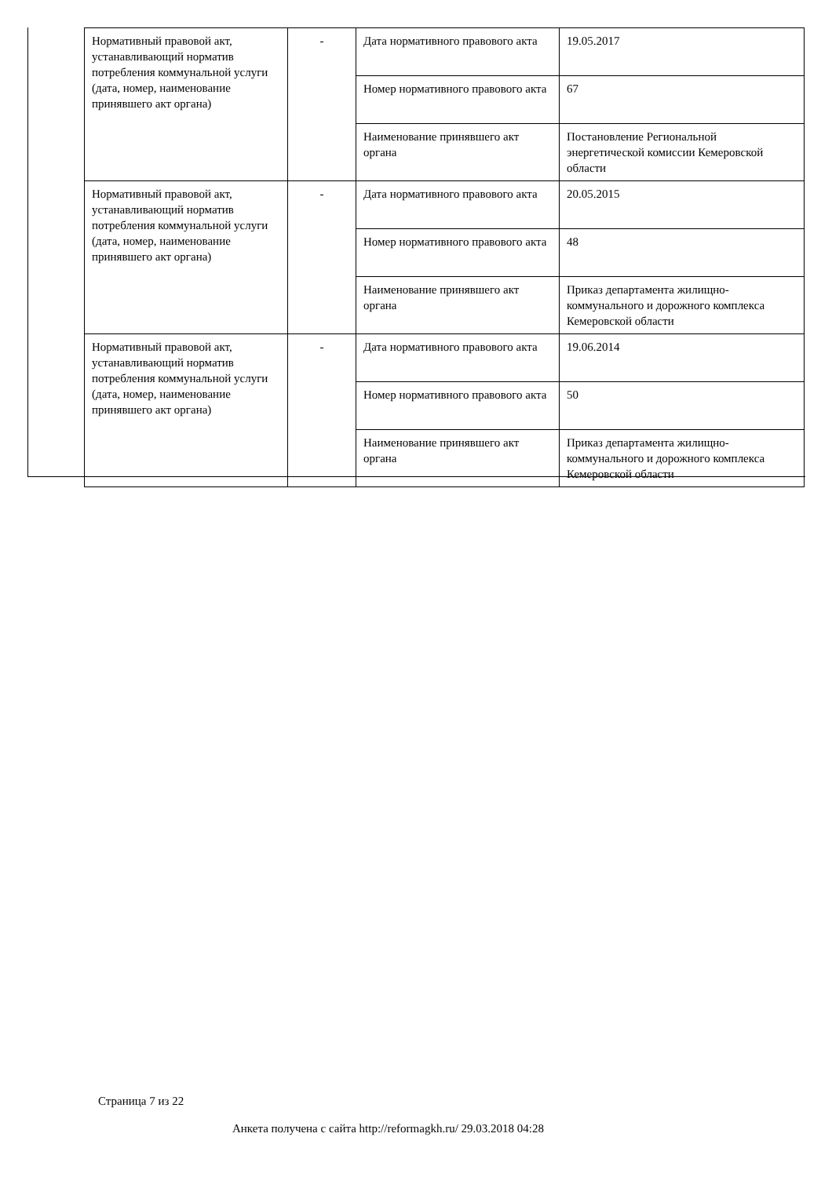| Нормативный правовой акт, устанавливающий норматив потребления коммунальной услуги (дата, номер, наименование принявшего акт органа) | - | Дата нормативного правового акта | 19.05.2017 |
| | | Номер нормативного правового акта | 67 |
| | | Наименование принявшего акт органа | Постановление Региональной энергетической комиссии Кемеровской области |
| Нормативный правовой акт, устанавливающий норматив потребления коммунальной услуги (дата, номер, наименование принявшего акт органа) | - | Дата нормативного правового акта | 20.05.2015 |
| | | Номер нормативного правового акта | 48 |
| | | Наименование принявшего акт органа | Приказ департамента жилищно-коммунального и дорожного комплекса Кемеровской области |
| Нормативный правовой акт, устанавливающий норматив потребления коммунальной услуги (дата, номер, наименование принявшего акт органа) | - | Дата нормативного правового акта | 19.06.2014 |
| | | Номер нормативного правового акта | 50 |
| | | Наименование принявшего акт органа | Приказ департамента жилищно-коммунального и дорожного комплекса Кемеровской области |
Страница 7 из 22
Анкета получена с сайта http://reformagkh.ru/ 29.03.2018 04:28